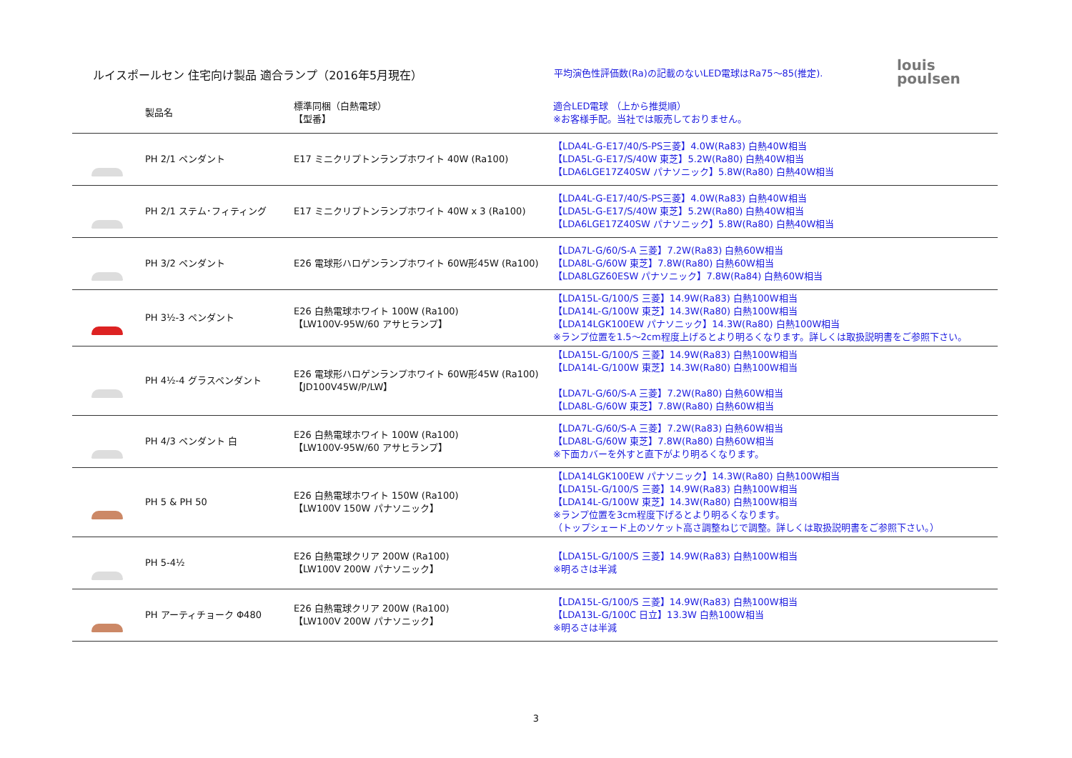ルイスポールセン 住宅向け製品 適合ランプ（2016年5月現在）
平均演色性評価数(Ra)の記載のないLED電球はRa75～85(推定).
louis
poulsen
| | 製品名 | 標準同梱（白熱電球） 【型番】 | 適合LED電球 （上から推奨順） ※お客様手配。当社では販売しておりません。 |
| --- | --- | --- | --- |
| | PH 2/1 ペンダント | E17 ミニクリプトンランプホワイト 40W (Ra100) | 【LDA4L-G-E17/40/S-PS三菱】4.0W(Ra83) 白熱40W相当 【LDA5L-G-E17/S/40W 東芝】5.2W(Ra80) 白熱40W相当 【LDA6LGE17Z40SW パナソニック】5.8W(Ra80) 白熱40W相当 |
| | PH 2/1 ステム･フィティング | E17 ミニクリプトンランプホワイト 40W x 3 (Ra100) | 【LDA4L-G-E17/40/S-PS三菱】4.0W(Ra83) 白熱40W相当 【LDA5L-G-E17/S/40W 東芝】5.2W(Ra80) 白熱40W相当 【LDA6LGE17Z40SW パナソニック】5.8W(Ra80) 白熱40W相当 |
| | PH 3/2 ペンダント | E26 電球形ハロゲンランプホワイト 60W形45W (Ra100) | 【LDA7L-G/60/S-A 三菱】7.2W(Ra83) 白熱60W相当 【LDA8L-G/60W 東芝】7.8W(Ra80) 白熱60W相当 【LDA8LGZ60ESW パナソニック】7.8W(Ra84) 白熱60W相当 |
| | PH 3½-3 ペンダント | E26 白熱電球ホワイト 100W (Ra100) 【LW100V-95W/60 アサヒランプ】 | 【LDA15L-G/100/S 三菱】14.9W(Ra83) 白熱100W相当 【LDA14L-G/100W 東芝】14.3W(Ra80) 白熱100W相当 【LDA14LGK100EW パナソニック】14.3W(Ra80) 白熱100W相当 ※ランプ位置を1.5～2cm程度上げるとより明るくなります。詳しくは取扱説明書をご参照下さい。 |
| | PH 4½-4 グラスペンダント | E26 電球形ハロゲンランプホワイト 60W形45W (Ra100) 【JD100V45W/P/LW】 | 【LDA15L-G/100/S 三菱】14.9W(Ra83) 白熱100W相当 【LDA14L-G/100W 東芝】14.3W(Ra80) 白熱100W相当 【LDA7L-G/60/S-A 三菱】7.2W(Ra80) 白熱60W相当 【LDA8L-G/60W 東芝】7.8W(Ra80) 白熱60W相当 |
| | PH 4/3 ペンダント 白 | E26 白熱電球ホワイト 100W (Ra100) 【LW100V-95W/60 アサヒランプ】 | 【LDA7L-G/60/S-A 三菱】7.2W(Ra83) 白熱60W相当 【LDA8L-G/60W 東芝】7.8W(Ra80) 白熱60W相当 ※下面カバーを外すと直下がより明るくなります。 |
| | PH 5 & PH 50 | E26 白熱電球ホワイト 150W (Ra100) 【LW100V 150W パナソニック】 | 【LDA14LGK100EW パナソニック】14.3W(Ra80) 白熱100W相当 【LDA15L-G/100/S 三菱】14.9W(Ra83) 白熱100W相当 【LDA14L-G/100W 東芝】14.3W(Ra80) 白熱100W相当 ※ランプ位置を3cm程度下げるとより明るくなります。 （トップシェード上のソケット高さ調整ねじで調整。詳しくは取扱説明書をご参照下さい。） |
| | PH 5-4½ | E26 白熱電球クリア 200W (Ra100) 【LW100V 200W パナソニック】 | 【LDA15L-G/100/S 三菱】14.9W(Ra83) 白熱100W相当 ※明るさは半減 |
| | PH アーティチョーク Φ480 | E26 白熱電球クリア 200W (Ra100) 【LW100V 200W パナソニック】 | 【LDA15L-G/100/S 三菱】14.9W(Ra83) 白熱100W相当 【LDA13L-G/100C 日立】13.3W 白熱100W相当 ※明るさは半減 |
3